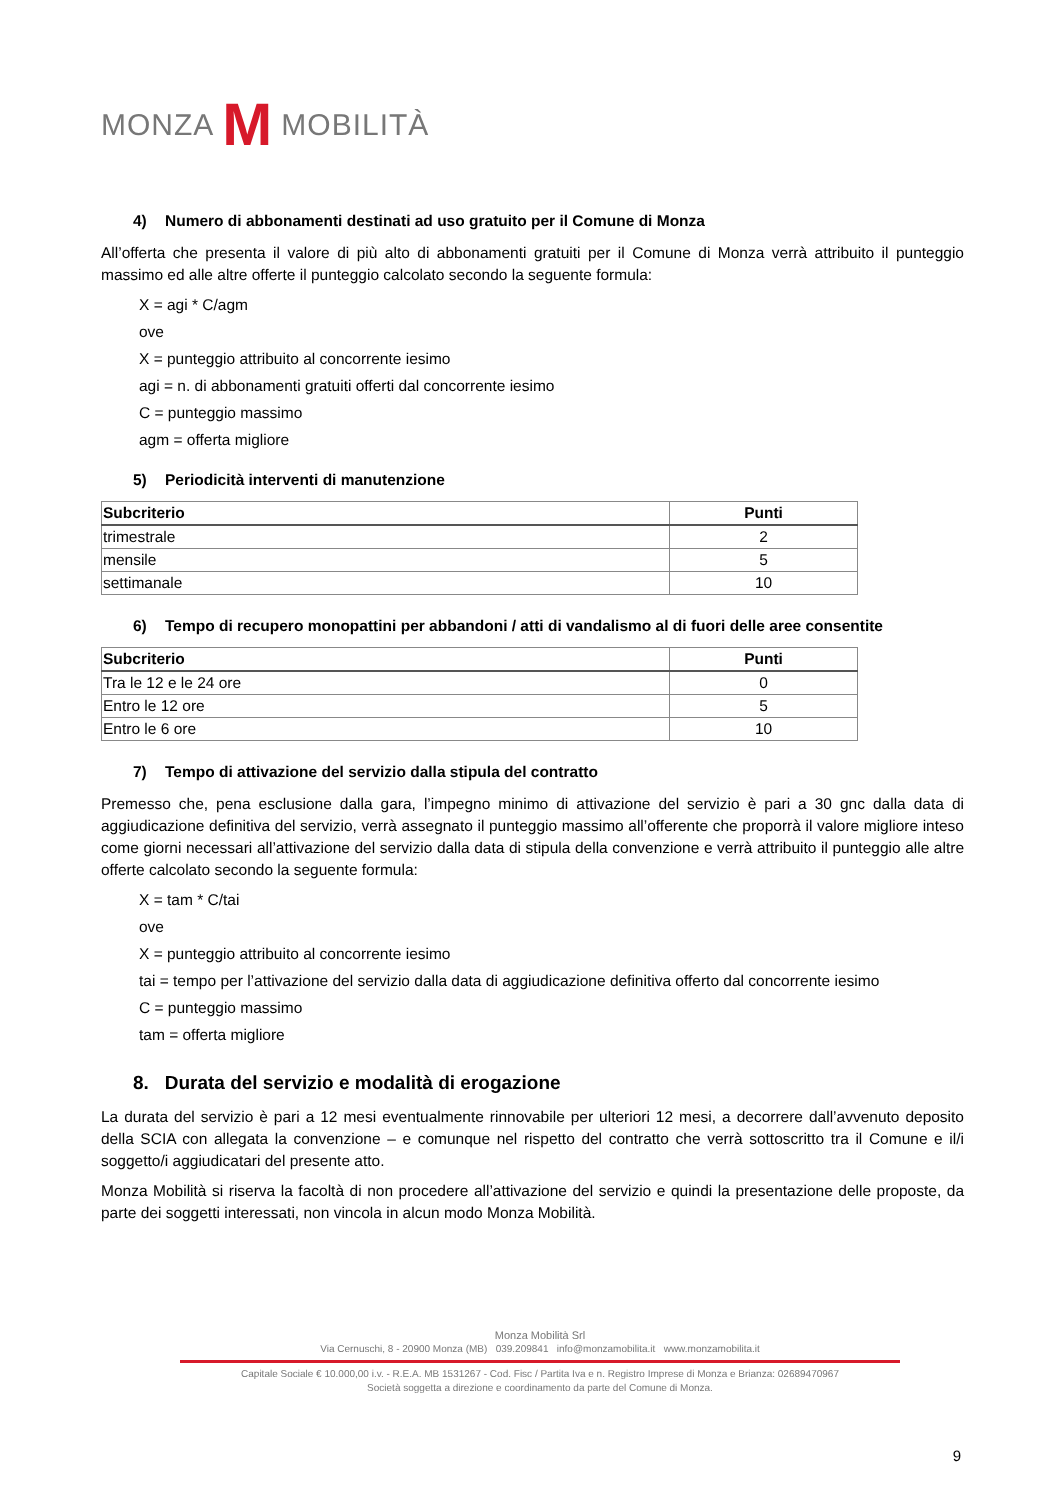MONZA M MOBILITÀ
4) Numero di abbonamenti destinati ad uso gratuito per il Comune di Monza
All’offerta che presenta il valore di più alto di abbonamenti gratuiti per il Comune di Monza verrà attribuito il punteggio massimo ed alle altre offerte il punteggio calcolato secondo la seguente formula:
X = agi * C/agm
ove
X = punteggio attribuito al concorrente iesimo
agi = n. di abbonamenti gratuiti offerti dal concorrente iesimo
C = punteggio massimo
agm = offerta migliore
5) Periodicità interventi di manutenzione
| Subcriterio | Punti |
| --- | --- |
| trimestrale | 2 |
| mensile | 5 |
| settimanale | 10 |
6) Tempo di recupero monopattini per abbandoni / atti di vandalismo al di fuori delle aree consentite
| Subcriterio | Punti |
| --- | --- |
| Tra le 12 e le 24 ore | 0 |
| Entro le 12 ore | 5 |
| Entro le 6 ore | 10 |
7) Tempo di attivazione del servizio dalla stipula del contratto
Premesso che, pena esclusione dalla gara, l’impegno minimo di attivazione del servizio è pari a 30 gnc dalla data di aggiudicazione definitiva del servizio, verrà assegnato il punteggio massimo all’offerente che proporrà il valore migliore inteso come giorni necessari all’attivazione del servizio dalla data di stipula della convenzione e verrà attribuito il punteggio alle altre offerte calcolato secondo la seguente formula:
X = tam * C/tai
ove
X = punteggio attribuito al concorrente iesimo
tai = tempo per l’attivazione del servizio dalla data di aggiudicazione definitiva offerto dal concorrente iesimo
C = punteggio massimo
tam = offerta migliore
8. Durata del servizio e modalità di erogazione
La durata del servizio è pari a 12 mesi eventualmente rinnovabile per ulteriori 12 mesi, a decorrere dall’avvenuto deposito della SCIA con allegata la convenzione – e comunque nel rispetto del contratto che verrà sottoscritto tra il Comune e il/i soggetto/i aggiudicatari del presente atto.
Monza Mobilità si riserva la facoltà di non procedere all’attivazione del servizio e quindi la presentazione delle proposte, da parte dei soggetti interessati, non vincola in alcun modo Monza Mobilità.
Monza Mobilità Srl
Via Cernuschi, 8 - 20900 Monza (MB) 039.209841 info@monzamobilita.it www.monzamobilita.it
Capitale Sociale € 10.000,00 i.v. - R.E.A. MB 1531267 - Cod. Fisc / Partita Iva e n. Registro Imprese di Monza e Brianza: 02689470967
Società soggetta a direzione e coordinamento da parte del Comune di Monza.
9